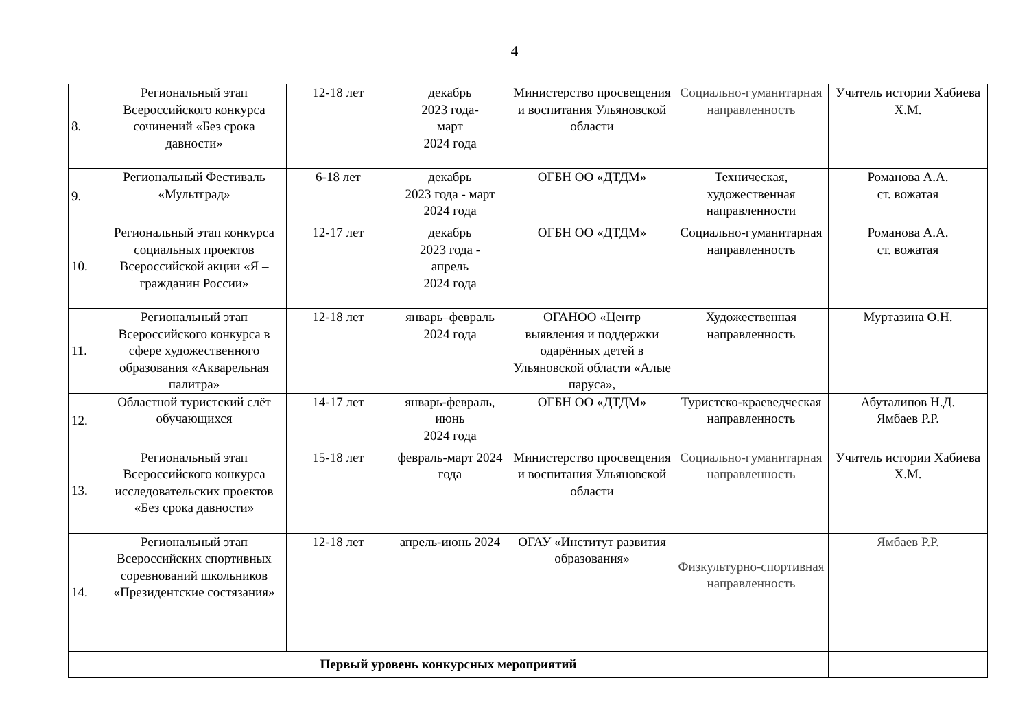4
| 8. | Региональный этап Всероссийского конкурса сочинений «Без срока давности» | 12-18 лет | декабрь 2023 года- март 2024 года | Министерство просвещения и воспитания Ульяновской области | Социально-гуманитарная направленность | Учитель истории Хабиева Х.М. |
| 9. | Региональный Фестиваль «Мультград» | 6-18 лет | декабрь 2023 года - март 2024 года | ОГБН ОО «ДТДМ» | Техническая, художественная направленности | Романова А.А. ст. вожатая |
| 10. | Региональный этап конкурса социальных проектов Всероссийской акции «Я – гражданин России» | 12-17 лет | декабрь 2023 года - апрель 2024 года | ОГБН ОО «ДТДМ» | Социально-гуманитарная направленность | Романова А.А. ст. вожатая |
| 11. | Региональный этап Всероссийского конкурса в сфере художественного образования «Акварельная палитра» | 12-18 лет | январь–февраль 2024 года | ОГАНОО «Центр выявления и поддержки одарённых детей в Ульяновской области «Алые паруса», | Художественная направленность | Муртазина О.Н. |
| 12. | Областной туристский слёт обучающихся | 14-17 лет | январь-февраль, июнь 2024 года | ОГБН ОО «ДТДМ» | Туристско-краеведческая направленность | Абуталипов Н.Д. Ямбаев Р.Р. |
| 13. | Региональный этап Всероссийского конкурса исследовательских проектов «Без срока давности» | 15-18 лет | февраль-март 2024 года | Министерство просвещения и воспитания Ульяновской области | Социально-гуманитарная направленность | Учитель истории Хабиева Х.М. |
| 14. | Региональный этап Всероссийских спортивных соревнований школьников «Президентские состязания» | 12-18 лет | апрель-июнь 2024 | ОГАУ «Институт развития образования» | Физкультурно-спортивная направленность | Ямбаев Р.Р. |
| Первый уровень конкурсных мероприятий | | | | | | |